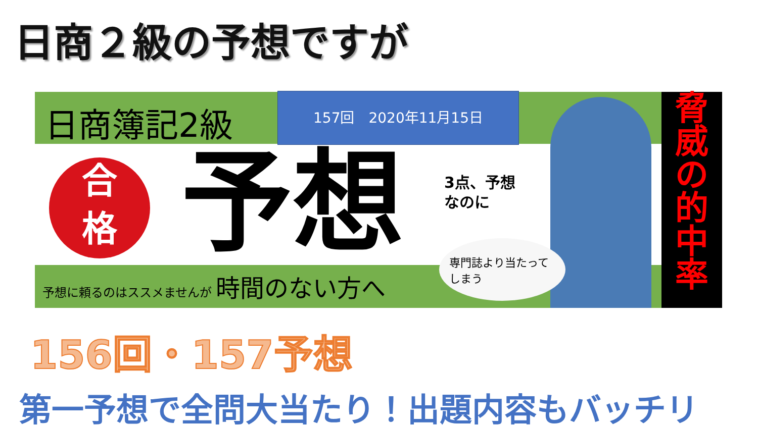日商２級の予想ですが
日商簿記2級
合
格
157回　2020年11月15日
予想
3点、予想なのに
専門誌より当たってしまう
予想に頼るのはススメませんが 時間のない方へ
脅
威
の
的
中
率
156回・157予想
第一予想で全問大当たり！出題内容もバッチリ